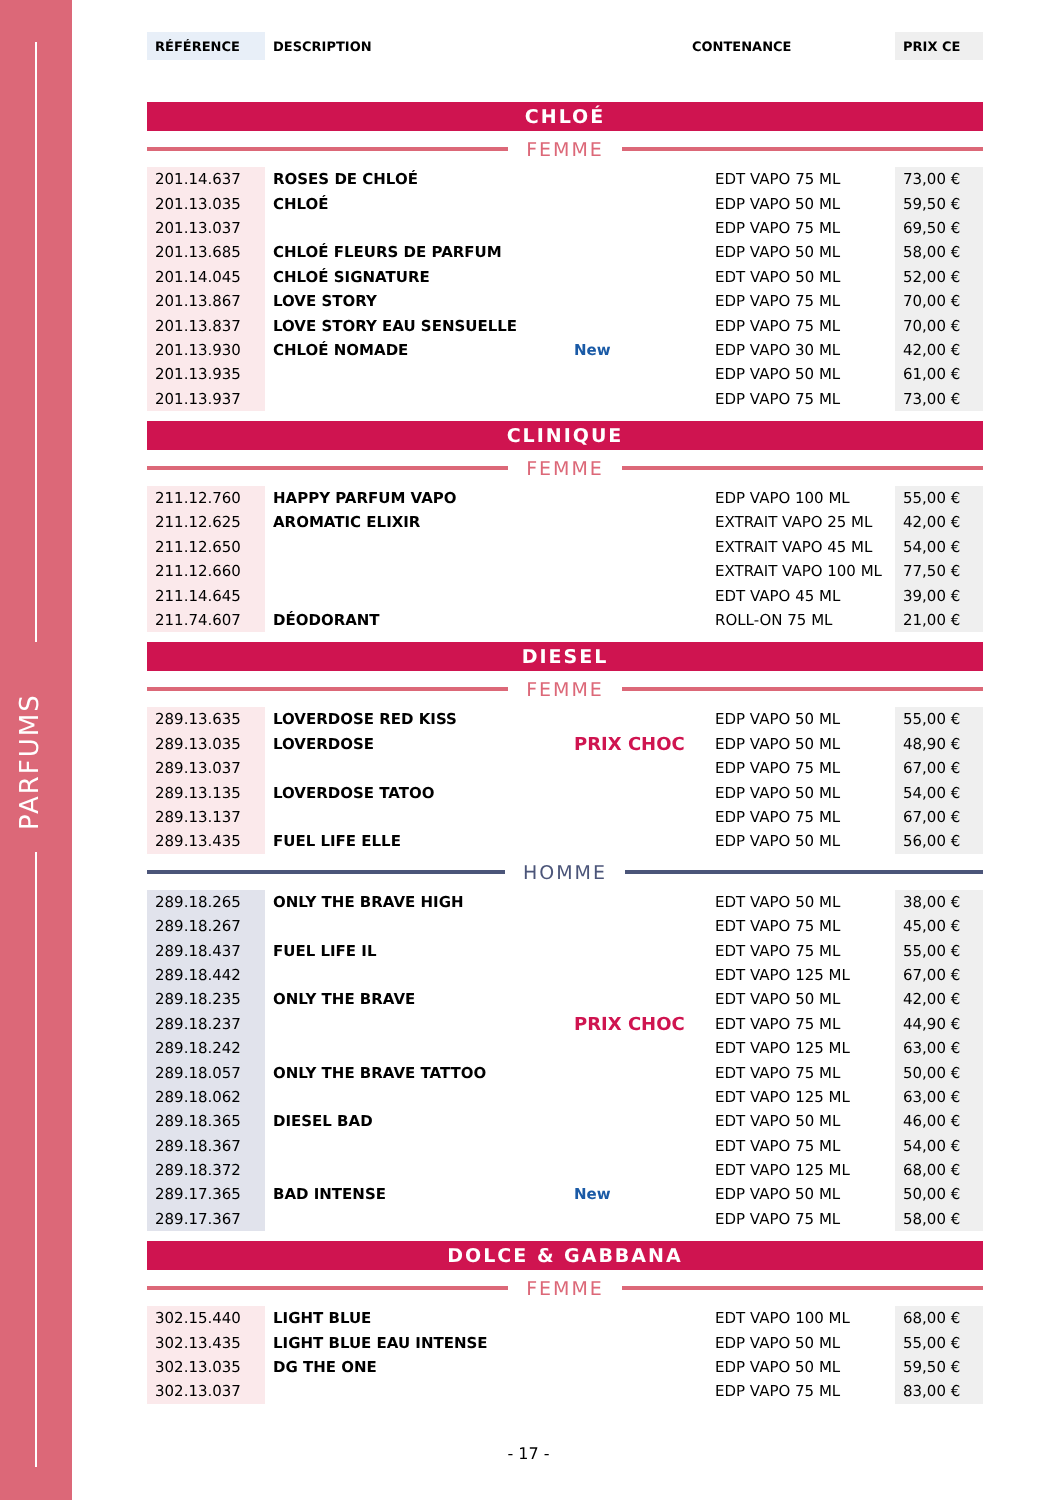PARFUMS
| RÉFÉRENCE | DESCRIPTION | CONTENANCE | PRIX CE |
CHLOÉ
FEMME
| 201.14.637 | ROSES DE CHLOÉ | | EDT VAPO 75 ML | 73,00 € |
| 201.13.035 | CHLOÉ | | EDP VAPO 50 ML | 59,50 € |
| 201.13.037 | | | EDP VAPO 75 ML | 69,50 € |
| 201.13.685 | CHLOÉ FLEURS DE PARFUM | | EDP VAPO 50 ML | 58,00 € |
| 201.14.045 | CHLOÉ SIGNATURE | | EDT VAPO 50 ML | 52,00 € |
| 201.13.867 | LOVE STORY | | EDP VAPO 75 ML | 70,00 € |
| 201.13.837 | LOVE STORY EAU SENSUELLE | | EDP VAPO 75 ML | 70,00 € |
| 201.13.930 | CHLOÉ NOMADE | New | EDP VAPO 30 ML | 42,00 € |
| 201.13.935 | | | EDP VAPO 50 ML | 61,00 € |
| 201.13.937 | | | EDP VAPO 75 ML | 73,00 € |
CLINIQUE
FEMME
| 211.12.760 | HAPPY PARFUM VAPO | | EDP VAPO 100 ML | 55,00 € |
| 211.12.625 | AROMATIC ELIXIR | | EXTRAIT VAPO 25 ML | 42,00 € |
| 211.12.650 | | | EXTRAIT VAPO 45 ML | 54,00 € |
| 211.12.660 | | | EXTRAIT VAPO 100 ML | 77,50 € |
| 211.14.645 | | | EDT VAPO 45 ML | 39,00 € |
| 211.74.607 | DÉODORANT | | ROLL-ON 75 ML | 21,00 € |
DIESEL
FEMME
| 289.13.635 | LOVERDOSE RED KISS | | EDP VAPO 50 ML | 55,00 € |
| 289.13.035 | LOVERDOSE | PRIX CHOC | EDP VAPO 50 ML | 48,90 € |
| 289.13.037 | | | EDP VAPO 75 ML | 67,00 € |
| 289.13.135 | LOVERDOSE TATOO | | EDP VAPO 50 ML | 54,00 € |
| 289.13.137 | | | EDP VAPO 75 ML | 67,00 € |
| 289.13.435 | FUEL LIFE ELLE | | EDP VAPO 50 ML | 56,00 € |
HOMME
| 289.18.265 | ONLY THE BRAVE HIGH | | EDT VAPO 50 ML | 38,00 € |
| 289.18.267 | | | EDT VAPO 75 ML | 45,00 € |
| 289.18.437 | FUEL LIFE IL | | EDT VAPO 75 ML | 55,00 € |
| 289.18.442 | | | EDT VAPO 125 ML | 67,00 € |
| 289.18.235 | ONLY THE BRAVE | | EDT VAPO 50 ML | 42,00 € |
| 289.18.237 | | PRIX CHOC | EDT VAPO 75 ML | 44,90 € |
| 289.18.242 | | | EDT VAPO 125 ML | 63,00 € |
| 289.18.057 | ONLY THE BRAVE TATTOO | | EDT VAPO 75 ML | 50,00 € |
| 289.18.062 | | | EDT VAPO 125 ML | 63,00 € |
| 289.18.365 | DIESEL BAD | | EDT VAPO 50 ML | 46,00 € |
| 289.18.367 | | | EDT VAPO 75 ML | 54,00 € |
| 289.18.372 | | | EDT VAPO 125 ML | 68,00 € |
| 289.17.365 | BAD INTENSE | New | EDP VAPO 50 ML | 50,00 € |
| 289.17.367 | | | EDP VAPO 75 ML | 58,00 € |
DOLCE & GABBANA
FEMME
| 302.15.440 | LIGHT BLUE | | EDT VAPO 100 ML | 68,00 € |
| 302.13.435 | LIGHT BLUE EAU INTENSE | | EDP VAPO 50 ML | 55,00 € |
| 302.13.035 | DG THE ONE | | EDP VAPO 50 ML | 59,50 € |
| 302.13.037 | | | EDP VAPO 75 ML | 83,00 € |
- 17 -